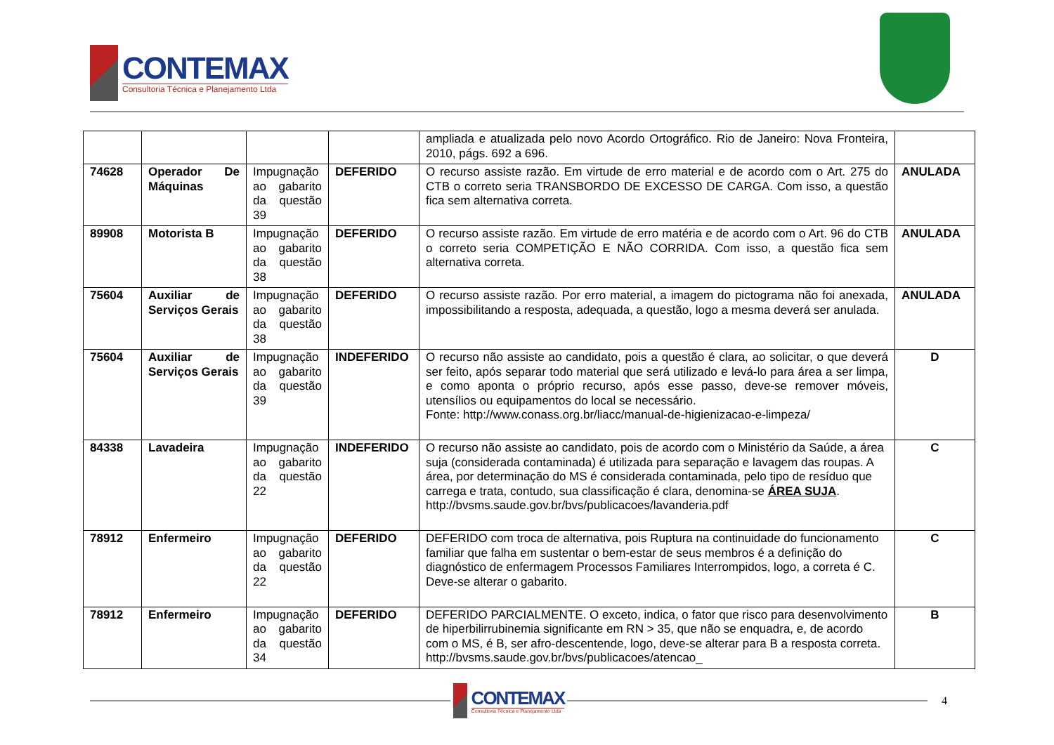CONTEMAX
Consultoria Técnica e Planejamento Ltda
| | | | | ampliada e atualizada pelo novo Acordo Ortográfico. Rio de Janeiro: Nova Fronteira, 2010, págs. 692 a 696. | |
| 74628 | Operador De Máquinas | Impugnação ao gabarito da questão 39 | DEFERIDO | O recurso assiste razão. Em virtude de erro material e de acordo com o Art. 275 do CTB o correto seria TRANSBORDO DE EXCESSO DE CARGA. Com isso, a questão fica sem alternativa correta. | ANULADA |
| 89908 | Motorista B | Impugnação ao gabarito da questão 38 | DEFERIDO | O recurso assiste razão. Em virtude de erro matéria e de acordo com o Art. 96 do CTB o correto seria COMPETIÇÃO E NÃO CORRIDA. Com isso, a questão fica sem alternativa correta. | ANULADA |
| 75604 | Auxiliar de Serviços Gerais | Impugnação ao gabarito da questão 38 | DEFERIDO | O recurso assiste razão. Por erro material, a imagem do pictograma não foi anexada, impossibilitando a resposta, adequada, a questão, logo a mesma deverá ser anulada. | ANULADA |
| 75604 | Auxiliar de Serviços Gerais | Impugnação ao gabarito da questão 39 | INDEFERIDO | O recurso não assiste ao candidato, pois a questão é clara, ao solicitar, o que deverá ser feito, após separar todo material que será utilizado e levá-lo para área a ser limpa, e como aponta o próprio recurso, após esse passo, deve-se remover móveis, utensílios ou equipamentos do local se necessário. Fonte: http://www.conass.org.br/liacc/manual-de-higienizacao-e-limpeza/ | D |
| 84338 | Lavadeira | Impugnação ao gabarito da questão 22 | INDEFERIDO | O recurso não assiste ao candidato, pois de acordo com o Ministério da Saúde, a área suja (considerada contaminada) é utilizada para separação e lavagem das roupas. A área, por determinação do MS é considerada contaminada, pelo tipo de resíduo que carrega e trata, contudo, sua classificação é clara, denomina-se ÁREA SUJA . http://bvsms.saude.gov.br/bvs/publicacoes/lavanderia.pdf | C |
| 78912 | Enfermeiro | Impugnação ao gabarito da questão 22 | DEFERIDO | DEFERIDO com troca de alternativa, pois Ruptura na continuidade do funcionamento familiar que falha em sustentar o bem-estar de seus membros é a definição do diagnóstico de enfermagem Processos Familiares Interrompidos, logo, a correta é C. Deve-se alterar o gabarito. | C |
| 78912 | Enfermeiro | Impugnação ao gabarito da questão 34 | DEFERIDO | DEFERIDO PARCIALMENTE. O exceto, indica, o fator que risco para desenvolvimento de hiperbilirrubinemia significante em RN > 35, que não se enquadra, e, de acordo com o MS, é B, ser afro-descentende, logo, deve-se alterar para B a resposta correta. http://bvsms.saude.gov.br/bvs/publicacoes/atencao_ | B |
CONTEMAX
Consultoria Técnica e Planejamento Ltda
4